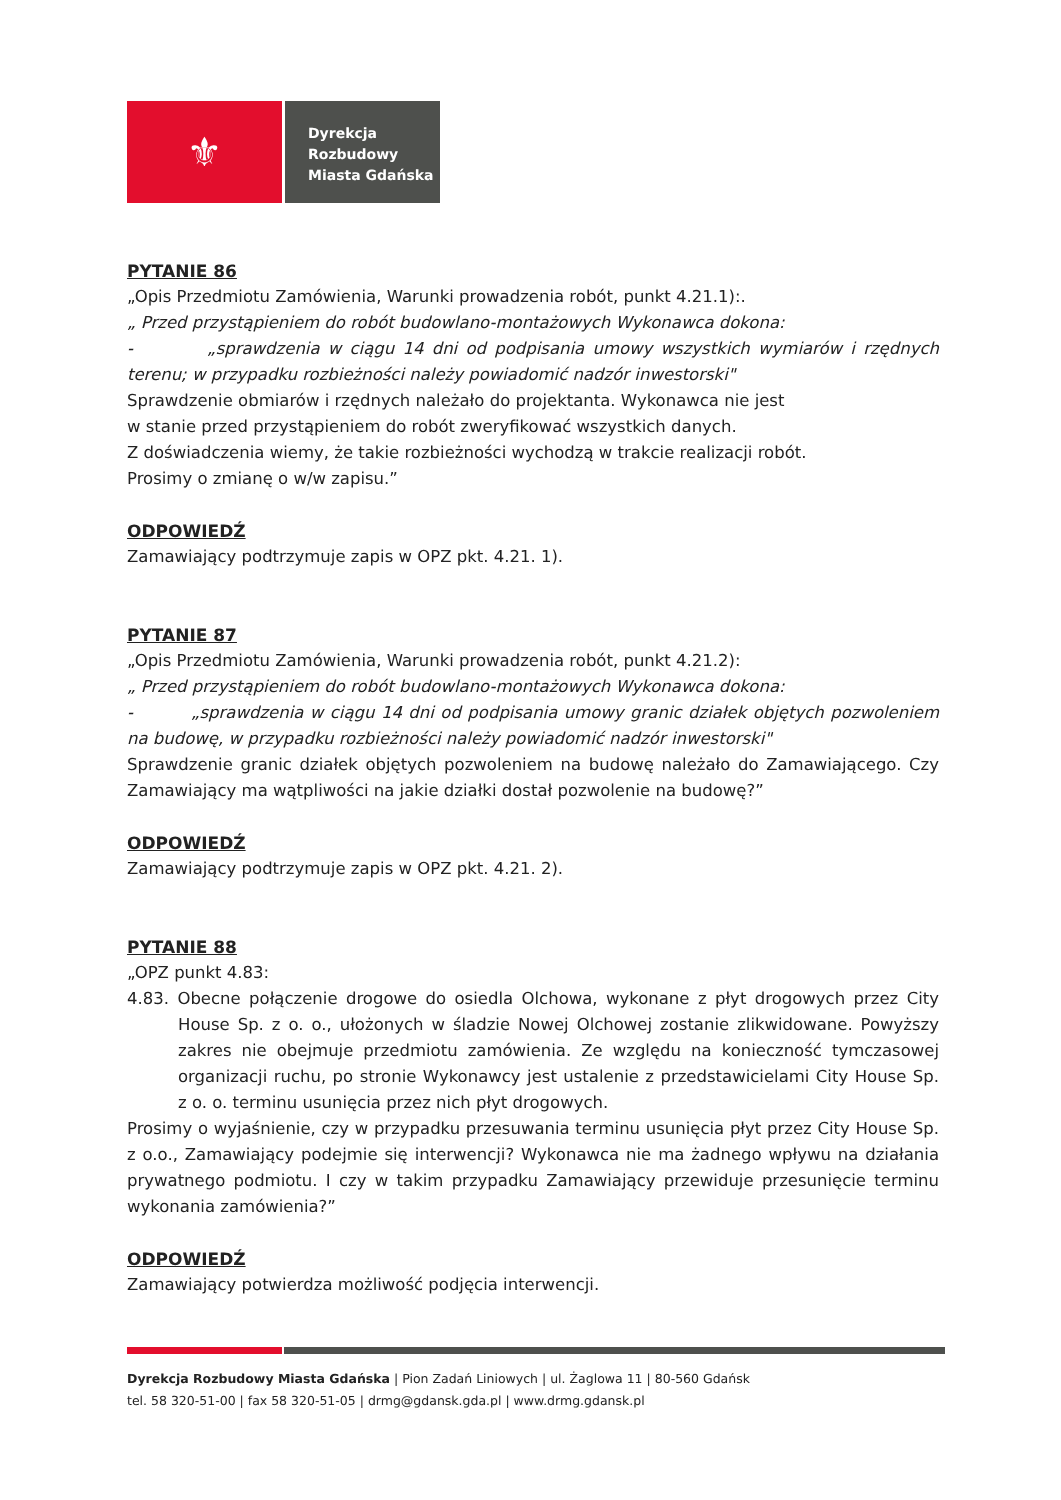⚜
Dyrekcja
Rozbudowy
Miasta Gdańska
PYTANIE 86
„Opis Przedmiotu Zamówienia, Warunki prowadzenia robót, punkt 4.21.1):.
„ Przed przystąpieniem do robót budowlano-montażowych Wykonawca dokona:
- „sprawdzenia w ciągu 14 dni od podpisania umowy wszystkich wymiarów i rzędnych terenu; w przypadku rozbieżności należy powiadomić nadzór inwestorski"
Sprawdzenie obmiarów i rzędnych należało do projektanta. Wykonawca nie jest
w stanie przed przystąpieniem do robót zweryfikować wszystkich danych.
Z doświadczenia wiemy, że takie rozbieżności wychodzą w trakcie realizacji robót.
Prosimy o zmianę o w/w zapisu.”
ODPOWIEDŹ
Zamawiający podtrzymuje zapis w OPZ pkt. 4.21. 1).
PYTANIE 87
„Opis Przedmiotu Zamówienia, Warunki prowadzenia robót, punkt 4.21.2):
„ Przed przystąpieniem do robót budowlano-montażowych Wykonawca dokona:
- „sprawdzenia w ciągu 14 dni od podpisania umowy granic działek objętych pozwoleniem na budowę, w przypadku rozbieżności należy powiadomić nadzór inwestorski"
Sprawdzenie granic działek objętych pozwoleniem na budowę należało do Zamawiającego. Czy Zamawiający ma wątpliwości na jakie działki dostał pozwolenie na budowę?”
ODPOWIEDŹ
Zamawiający podtrzymuje zapis w OPZ pkt. 4.21. 2).
PYTANIE 88
„OPZ punkt 4.83:
4.83. Obecne połączenie drogowe do osiedla Olchowa, wykonane z płyt drogowych przez City House Sp. z o. o., ułożonych w śladzie Nowej Olchowej zostanie zlikwidowane. Powyższy zakres nie obejmuje przedmiotu zamówienia. Ze względu na konieczność tymczasowej organizacji ruchu, po stronie Wykonawcy jest ustalenie z przedstawicielami City House Sp. z o. o. terminu usunięcia przez nich płyt drogowych.
Prosimy o wyjaśnienie, czy w przypadku przesuwania terminu usunięcia płyt przez City House Sp. z o.o., Zamawiający podejmie się interwencji? Wykonawca nie ma żadnego wpływu na działania prywatnego podmiotu. I czy w takim przypadku Zamawiający przewiduje przesunięcie terminu wykonania zamówienia?”
ODPOWIEDŹ
Zamawiający potwierdza możliwość podjęcia interwencji.
Dyrekcja Rozbudowy Miasta Gdańska | Pion Zadań Liniowych | ul. Żaglowa 11 | 80-560 Gdańsk
tel. 58 320-51-00 | fax 58 320-51-05 | drmg@gdansk.gda.pl | www.drmg.gdansk.pl